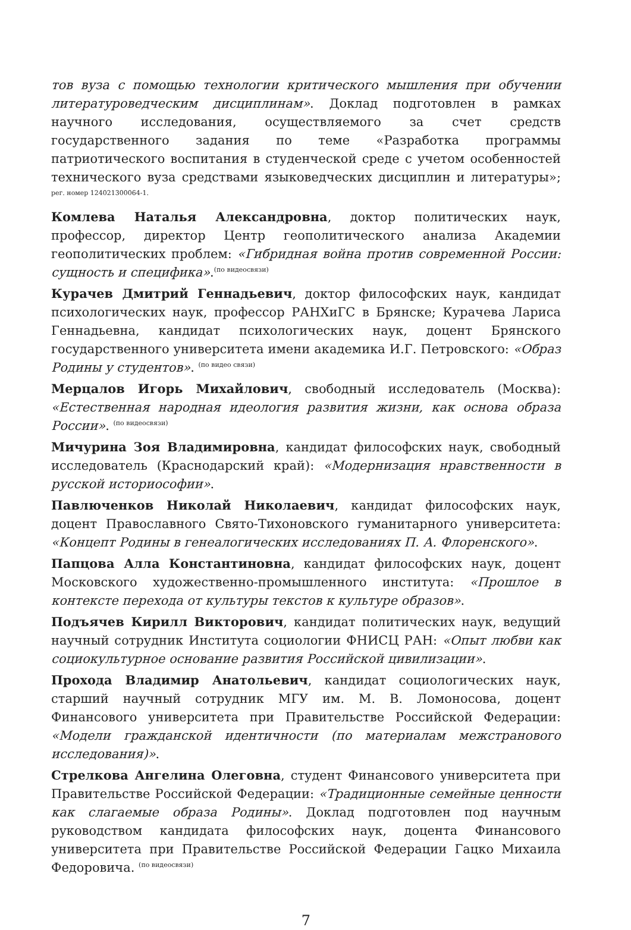тов вуза с помощью технологии критического мышления при обучении литературоведческим дисциплинам». Доклад подготовлен в рамках научного исследования, осуществляемого за счет средств государственного задания по теме «Разработка программы патриотического воспитания в студенческой среде с учетом особенностей технического вуза средствами языковедческих дисциплин и литературы»; рег. номер 124021300064-1.
Комлева Наталья Александровна, доктор политических наук, профессор, директор Центр геополитического анализа Академии геополитических проблем: «Гибридная война против современной России: сущность и специфика».(по видеосвязи)
Курачев Дмитрий Геннадьевич, доктор философских наук, кандидат психологических наук, профессор РАНХиГС в Брянске; Курачева Лариса Геннадьевна, кандидат психологических наук, доцент Брянского государственного университета имени академика И.Г. Петровского: «Образ Родины у студентов». (по видео связи)
Мерцалов Игорь Михайлович, свободный исследователь (Москва): «Естественная народная идеология развития жизни, как основа образа России». (по видеосвязи)
Мичурина Зоя Владимировна, кандидат философских наук, свободный исследователь (Краснодарский край): «Модернизация нравственности в русской историософии».
Павлюченков Николай Николаевич, кандидат философских наук, доцент Православного Свято-Тихоновского гуманитарного университета: «Концепт Родины в генеалогических исследованиях П. А. Флоренского».
Папцова Алла Константиновна, кандидат философских наук, доцент Московского художественно-промышленного института: «Прошлое в контексте перехода от культуры текстов к культуре образов».
Подъячев Кирилл Викторович, кандидат политических наук, ведущий научный сотрудник Института социологии ФНИСЦ РАН: «Опыт любви как социокультурное основание развития Российской цивилизации».
Прохода Владимир Анатольевич, кандидат социологических наук, старший научный сотрудник МГУ им. М. В. Ломоносова, доцент Финансового университета при Правительстве Российской Федерации: «Модели гражданской идентичности (по материалам межстранового исследования)».
Стрелкова Ангелина Олеговна, студент Финансового университета при Правительстве Российской Федерации: «Традиционные семейные ценности как слагаемые образа Родины». Доклад подготовлен под научным руководством кандидата философских наук, доцента Финансового университета при Правительстве Российской Федерации Гацко Михаила Федоровича. (по видеосвязи)
7